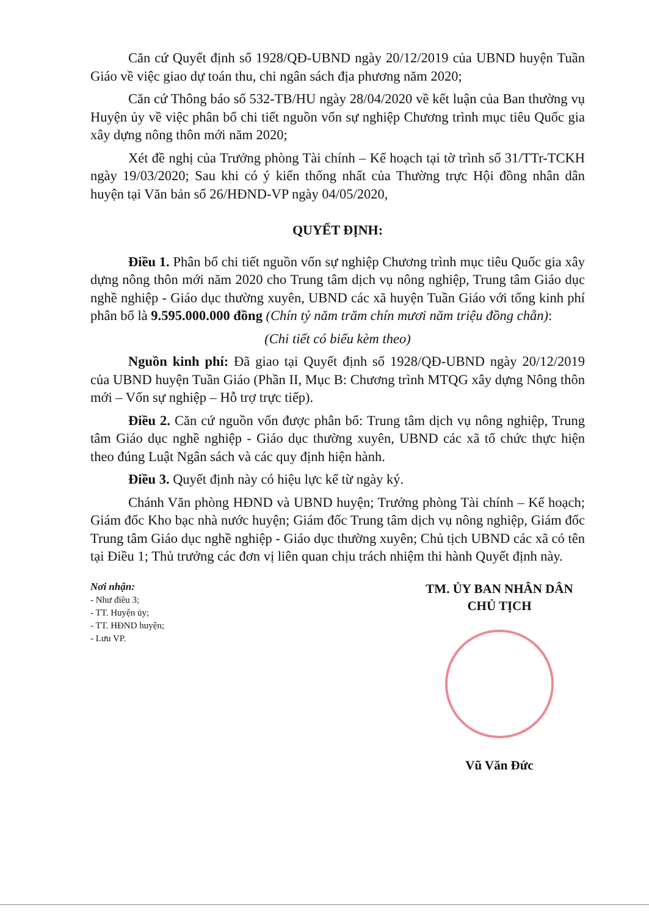Căn cứ Quyết định số 1928/QĐ-UBND ngày 20/12/2019 của UBND huyện Tuần Giáo về việc giao dự toán thu, chi ngân sách địa phương năm 2020;
Căn cứ Thông báo số 532-TB/HU ngày 28/04/2020 về kết luận của Ban thường vụ Huyện ủy về việc phân bổ chi tiết nguồn vốn sự nghiệp Chương trình mục tiêu Quốc gia xây dựng nông thôn mới năm 2020;
Xét đề nghị của Trưởng phòng Tài chính – Kế hoạch tại tờ trình số 31/TTr-TCKH ngày 19/03/2020; Sau khi có ý kiến thống nhất của Thường trực Hội đồng nhân dân huyện tại Văn bản số 26/HĐND-VP ngày 04/05/2020,
QUYẾT ĐỊNH:
Điều 1. Phân bổ chi tiết nguồn vốn sự nghiệp Chương trình mục tiêu Quốc gia xây dựng nông thôn mới năm 2020 cho Trung tâm dịch vụ nông nghiệp, Trung tâm Giáo dục nghề nghiệp - Giáo dục thường xuyên, UBND các xã huyện Tuần Giáo với tổng kinh phí phân bổ là 9.595.000.000 đồng (Chín tỷ năm trăm chín mươi năm triệu đồng chẵn):
(Chi tiết có biểu kèm theo)
Nguồn kinh phí: Đã giao tại Quyết định số 1928/QĐ-UBND ngày 20/12/2019 của UBND huyện Tuần Giáo (Phần II, Mục B: Chương trình MTQG xây dựng Nông thôn mới – Vốn sự nghiệp – Hỗ trợ trực tiếp).
Điều 2. Căn cứ nguồn vốn được phân bổ: Trung tâm dịch vụ nông nghiệp, Trung tâm Giáo dục nghề nghiệp - Giáo dục thường xuyên, UBND các xã tổ chức thực hiện theo đúng Luật Ngân sách và các quy định hiện hành.
Điều 3. Quyết định này có hiệu lực kể từ ngày ký.
Chánh Văn phòng HĐND và UBND huyện; Trưởng phòng Tài chính – Kế hoạch; Giám đốc Kho bạc nhà nước huyện; Giám đốc Trung tâm dịch vụ nông nghiệp, Giám đốc Trung tâm Giáo dục nghề nghiệp - Giáo dục thường xuyên; Chủ tịch UBND các xã có tên tại Điều 1; Thủ trưởng các đơn vị liên quan chịu trách nhiệm thi hành Quyết định này.
Nơi nhận:
- Như điều 3;
- TT. Huyện ủy;
- TT. HĐND huyện;
- Lưu VP.
TM. ỦY BAN NHÂN DÂN
CHỦ TỊCH
Vũ Văn Đức